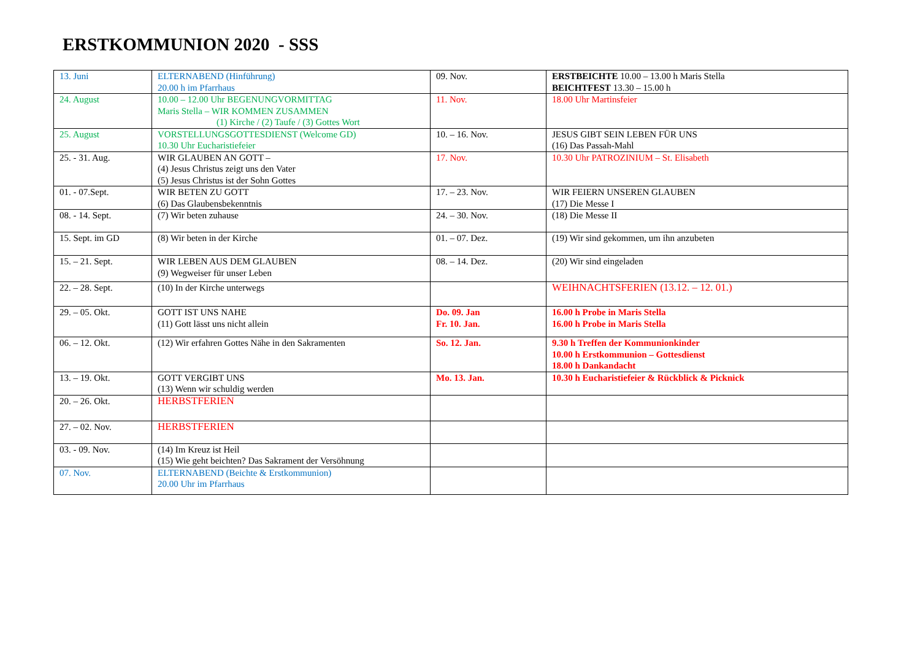ERSTKOMMUNION 2020 - SSS
| 13. Juni | ELTERNABEND (Hinführung) 20.00 h im Pfarrhaus | 09. Nov. | ERSTBEICHTE 10.00 – 13.00 h Maris Stella BEICHTFEST 13.30 – 15.00 h |
| 24. August | 10.00 – 12.00 Uhr BEGENUNGVORMITTAG Maris Stella – WIR KOMMEN ZUSAMMEN (1) Kirche / (2) Taufe / (3) Gottes Wort | 11. Nov. | 18.00 Uhr Martinsfeier |
| 25. August | VORSTELLUNGSGOTTESDIENST (Welcome GD) 10.30 Uhr Eucharistiefeier | 10. – 16. Nov. | JESUS GIBT SEIN LEBEN FÜR UNS (16) Das Passah-Mahl |
| 25. - 31. Aug. | WIR GLAUBEN AN GOTT – (4) Jesus Christus zeigt uns den Vater (5) Jesus Christus ist der Sohn Gottes | 17. Nov. | 10.30 Uhr PATROZINIUM – St. Elisabeth |
| 01. - 07.Sept. | WIR BETEN ZU GOTT (6) Das Glaubensbekenntnis | 17. – 23. Nov. | WIR FEIERN UNSEREN GLAUBEN (17) Die Messe I |
| 08. - 14. Sept. | (7) Wir beten zuhause | 24. – 30. Nov. | (18) Die Messe II |
| 15. Sept. im GD | (8) Wir beten in der Kirche | 01. – 07. Dez. | (19) Wir sind gekommen, um ihn anzubeten |
| 15. – 21. Sept. | WIR LEBEN AUS DEM GLAUBEN (9) Wegweiser für unser Leben | 08. – 14. Dez. | (20) Wir sind eingeladen |
| 22. – 28. Sept. | (10) In der Kirche unterwegs | | WEIHNACHTSFERIEN (13.12. – 12. 01.) |
| 29. – 05. Okt. | GOTT IST UNS NAHE (11) Gott lässt uns nicht allein | Do. 09. Jan Fr. 10. Jan. | 16.00 h Probe in Maris Stella 16.00 h Probe in Maris Stella |
| 06. – 12. Okt. | (12) Wir erfahren Gottes Nähe in den Sakramenten | So. 12. Jan. | 9.30 h Treffen der Kommunionkinder 10.00 h Erstkommunion – Gottesdienst 18.00 h Dankandacht |
| 13. – 19. Okt. | GOTT VERGIBT UNS (13) Wenn wir schuldig werden | Mo. 13. Jan. | 10.30 h Eucharistiefeier & Rückblick & Picknick |
| 20. – 26. Okt. | HERBSTFERIEN | | |
| 27. – 02. Nov. | HERBSTFERIEN | | |
| 03. - 09. Nov. | (14) Im Kreuz ist Heil (15) Wie geht beichten? Das Sakrament der Versöhnung | | |
| 07. Nov. | ELTERNABEND (Beichte & Erstkommunion) 20.00 Uhr im Pfarrhaus | | |